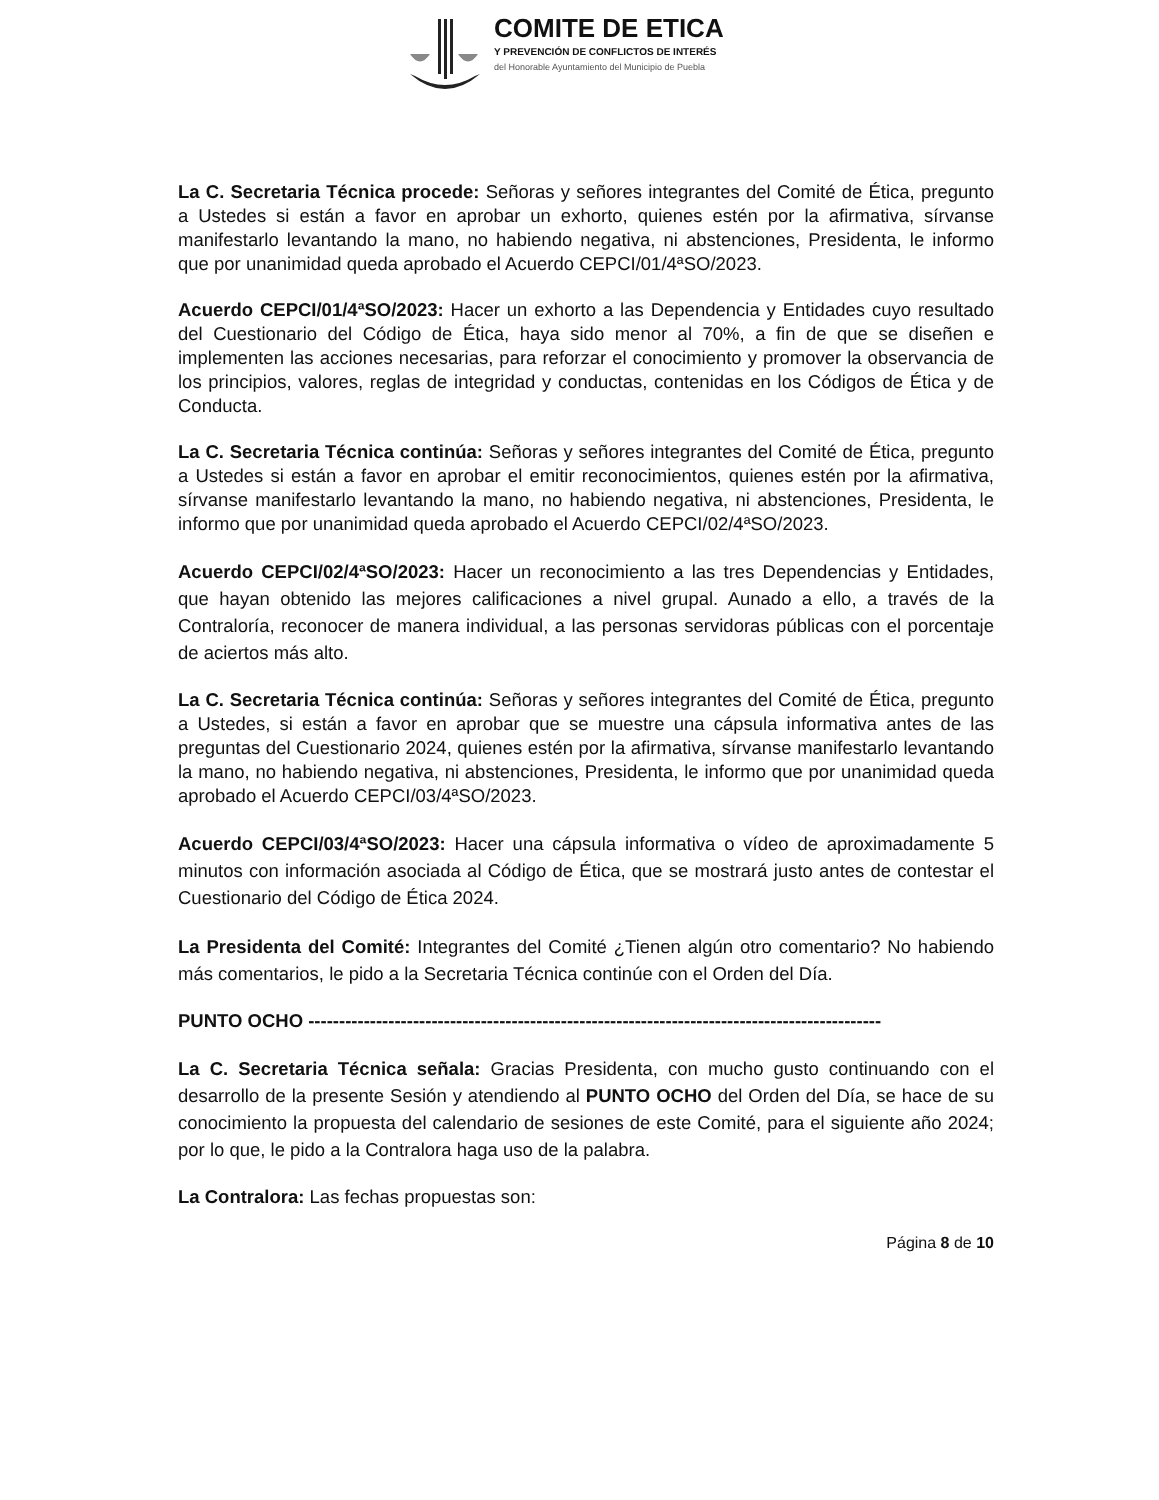COMITE DE ETICA
Y PREVENCIÓN DE CONFLICTOS DE INTERÉS
del Honorable Ayuntamiento del Municipio de Puebla
La C. Secretaria Técnica procede: Señoras y señores integrantes del Comité de Ética, pregunto a Ustedes si están a favor en aprobar un exhorto, quienes estén por la afirmativa, sírvanse manifestarlo levantando la mano, no habiendo negativa, ni abstenciones, Presidenta, le informo que por unanimidad queda aprobado el Acuerdo CEPCI/01/4ªSO/2023.
Acuerdo CEPCI/01/4ªSO/2023: Hacer un exhorto a las Dependencia y Entidades cuyo resultado del Cuestionario del Código de Ética, haya sido menor al 70%, a fin de que se diseñen e implementen las acciones necesarias, para reforzar el conocimiento y promover la observancia de los principios, valores, reglas de integridad y conductas, contenidas en los Códigos de Ética y de Conducta.
La C. Secretaria Técnica continúa: Señoras y señores integrantes del Comité de Ética, pregunto a Ustedes si están a favor en aprobar el emitir reconocimientos, quienes estén por la afirmativa, sírvanse manifestarlo levantando la mano, no habiendo negativa, ni abstenciones, Presidenta, le informo que por unanimidad queda aprobado el Acuerdo CEPCI/02/4ªSO/2023.
Acuerdo CEPCI/02/4ªSO/2023: Hacer un reconocimiento a las tres Dependencias y Entidades, que hayan obtenido las mejores calificaciones a nivel grupal. Aunado a ello, a través de la Contraloría, reconocer de manera individual, a las personas servidoras públicas con el porcentaje de aciertos más alto.
La C. Secretaria Técnica continúa: Señoras y señores integrantes del Comité de Ética, pregunto a Ustedes, si están a favor en aprobar que se muestre una cápsula informativa antes de las preguntas del Cuestionario 2024, quienes estén por la afirmativa, sírvanse manifestarlo levantando la mano, no habiendo negativa, ni abstenciones, Presidenta, le informo que por unanimidad queda aprobado el Acuerdo CEPCI/03/4ªSO/2023.
Acuerdo CEPCI/03/4ªSO/2023: Hacer una cápsula informativa o vídeo de aproximadamente 5 minutos con información asociada al Código de Ética, que se mostrará justo antes de contestar el Cuestionario del Código de Ética 2024.
La Presidenta del Comité: Integrantes del Comité ¿Tienen algún otro comentario? No habiendo más comentarios, le pido a la Secretaria Técnica continúe con el Orden del Día.
PUNTO OCHO ---------------------------------------------------------------------------------------------
La C. Secretaria Técnica señala: Gracias Presidenta, con mucho gusto continuando con el desarrollo de la presente Sesión y atendiendo al PUNTO OCHO del Orden del Día, se hace de su conocimiento la propuesta del calendario de sesiones de este Comité, para el siguiente año 2024; por lo que, le pido a la Contralora haga uso de la palabra.
La Contralora: Las fechas propuestas son:
Página 8 de 10